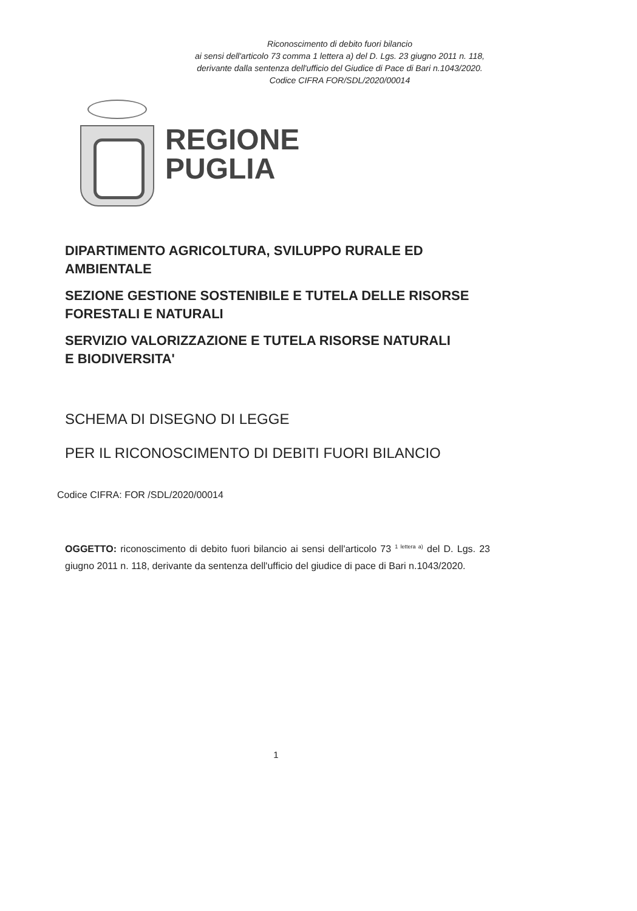Riconoscimento di debito fuori bilancio
ai sensi dell'articolo 73 comma 1 lettera a) del D. Lgs. 23 giugno 2011 n. 118,
derivante dalla sentenza dell'ufficio del Giudice di Pace di Bari n.1043/2020.
Codice CIFRA FOR/SDL/2020/00014
REGIONE
PUGLIA
DIPARTIMENTO AGRICOLTURA, SVILUPPO RURALE ED
AMBIENTALE
SEZIONE GESTIONE SOSTENIBILE E TUTELA DELLE RISORSE
FORESTALI E NATURALI
SERVIZIO VALORIZZAZIONE E TUTELA RISORSE NATURALI
E BIODIVERSITA'
SCHEMA DI DISEGNO DI LEGGE
PER IL RICONOSCIMENTO DI DEBITI FUORI BILANCIO
Codice CIFRA: FOR /SDL/2020/00014
OGGETTO: riconoscimento di debito fuori bilancio ai sensi dell'articolo 73 <sup>1 lettera a)</sup> del D. Lgs. 23 giugno 2011 n. 118, derivante da sentenza dell'ufficio del giudice di pace di Bari n.1043/2020.
1